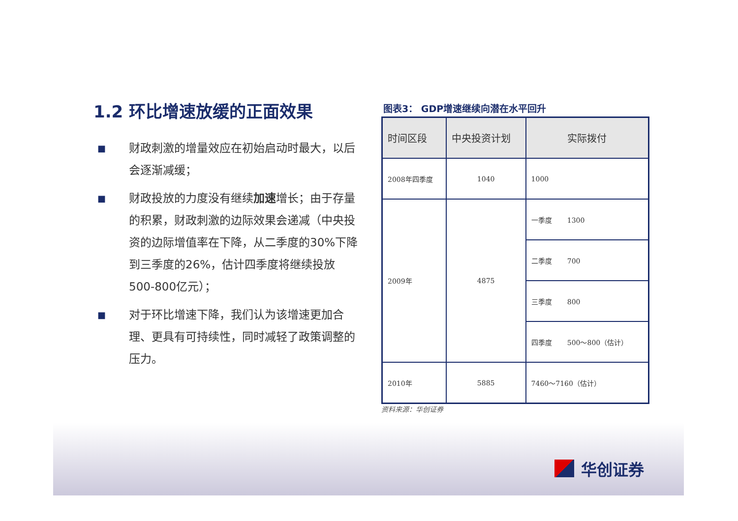1.2 环比增速放缓的正面效果
■ 财政刺激的增量效应在初始启动时最大，以后会逐渐减缓；
■ 财政投放的力度没有继续加速增长；由于存量的积累，财政刺激的边际效果会递减（中央投资的边际增值率在下降，从二季度的30%下降到三季度的26%，估计四季度将继续投放500-800亿元）；
■ 对于环比增速下降，我们认为该增速更加合理、更具有可持续性，同时减轻了政策调整的压力。
图表3： GDP增速继续向潜在水平回升
| 时间区段 | 中央投资计划 | 实际拨付 |
| --- | --- | --- |
| 2008年四季度 | 1040 | 1000 |
| 2009年 | 4875 | 一季度 1300 |
| | | 二季度 700 |
| | | 三季度 800 |
| | | 四季度 500～800（估计） |
| 2010年 | 5885 | 7460～7160（估计） |
资料来源：华创证券
华创证券